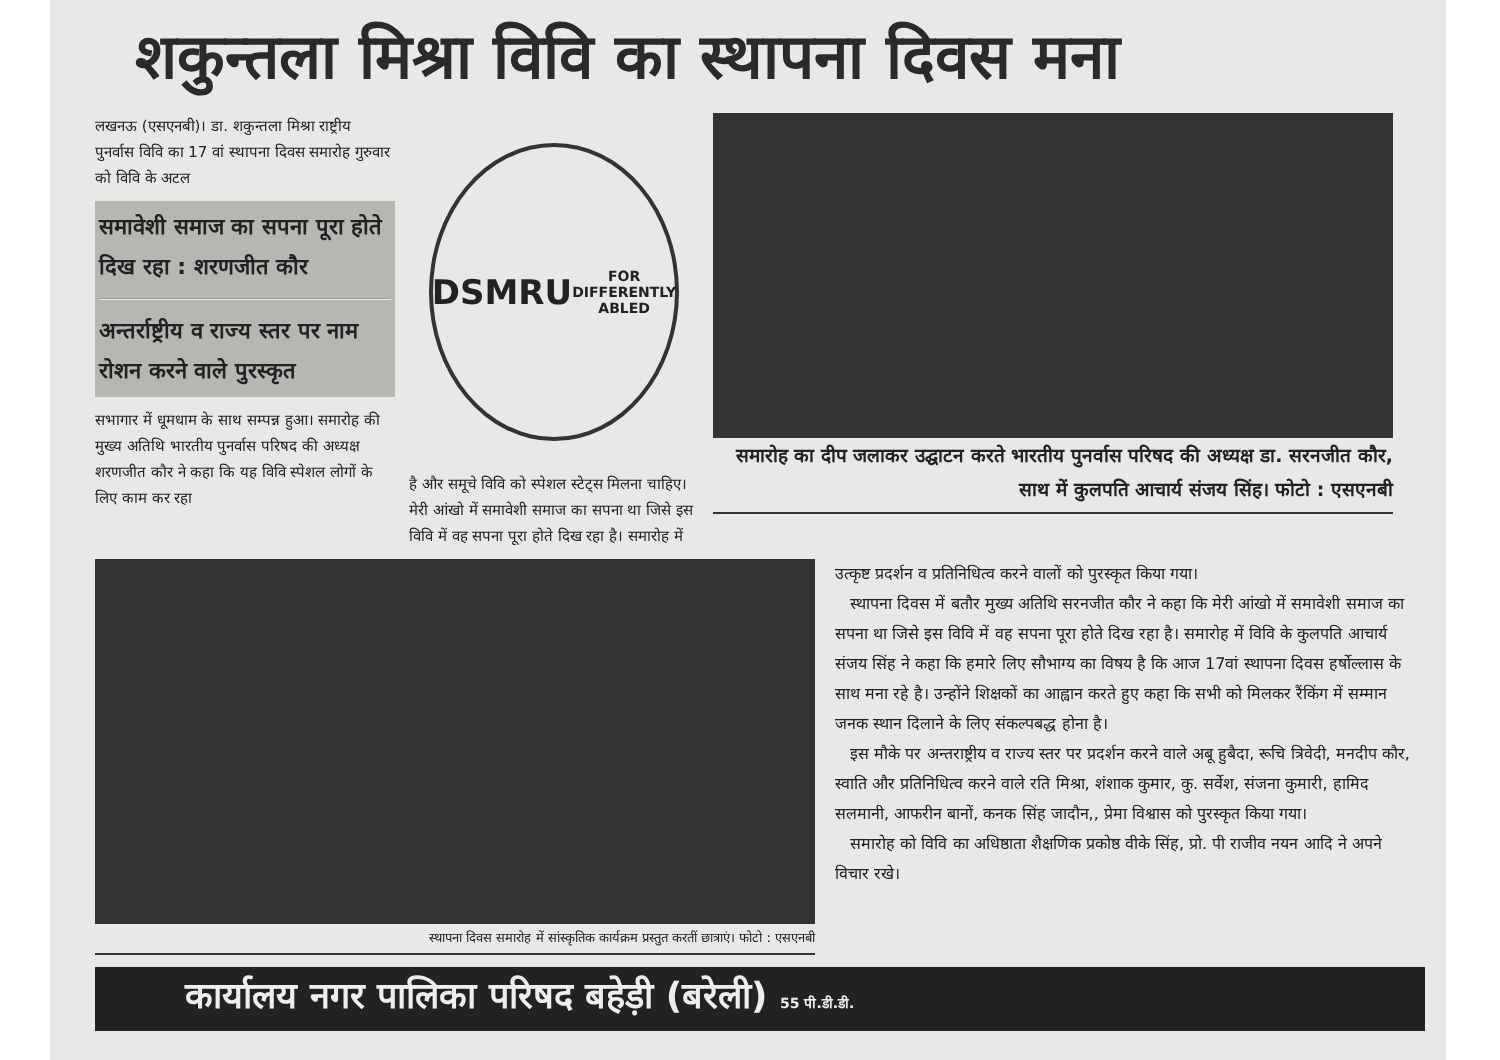शकुन्तला मिश्रा विवि का स्थापना दिवस मना
लखनऊ (एसएनबी)। डा. शकुन्तला मिश्रा राष्ट्रीय पुनर्वास विवि का 17 वां स्थापना दिवस समारोह गुरुवार को विवि के अटल
समावेशी समाज का सपना पूरा होते दिख रहा : शरणजीत कौर
अन्तर्राष्ट्रीय व राज्य स्तर पर नाम रोशन करने वाले पुरस्कृत
सभागार में धूमधाम के साथ सम्पन्न हुआ। समारोह की मुख्य अतिथि भारतीय पुनर्वास परिषद की अध्यक्ष शरणजीत कौर ने कहा कि यह विवि स्पेशल लोगों के लिए काम कर रहा
DSMRU
FOR DIFFERENTLY ABLED
है और समूचे विवि को स्पेशल स्टेट्स मिलना चाहिए। मेरी आंखो में समावेशी समाज का सपना था जिसे इस विवि में वह सपना पूरा होते दिख रहा है। समारोह में
समारोह का दीप जलाकर उद्घाटन करते भारतीय पुनर्वास परिषद की अध्यक्ष डा. सरनजीत कौर, साथ में कुलपति आचार्य संजय सिंह। फोटो : एसएनबी
स्थापना दिवस समारोह में सांस्कृतिक कार्यक्रम प्रस्तुत करतीं छात्राएं। फोटो : एसएनबी
उत्कृष्ट प्रदर्शन व प्रतिनिधित्व करने वालों को पुरस्कृत किया गया।
स्थापना दिवस में बतौर मुख्य अतिथि सरनजीत कौर ने कहा कि मेरी आंखो में समावेशी समाज का सपना था जिसे इस विवि में वह सपना पूरा होते दिख रहा है। समारोह में विवि के कुलपति आचार्य संजय सिंह ने कहा कि हमारे लिए सौभाग्य का विषय है कि आज 17वां स्थापना दिवस हर्षोल्लास के साथ मना रहे है। उन्होंने शिक्षकों का आह्वान करते हुए कहा कि सभी को मिलकर रैंकिंग में सम्मान जनक स्थान दिलाने के लिए संकल्पबद्ध होना है।
इस मौके पर अन्तराष्ट्रीय व राज्य स्तर पर प्रदर्शन करने वाले अबू हुबैदा, रूचि त्रिवेदी, मनदीप कौर, स्वाति और प्रतिनिधित्व करने वाले रति मिश्रा, शंशाक कुमार, कु. सर्वेश, संजना कुमारी, हामिद सलमानी, आफरीन बानों, कनक सिंह जादौन,, प्रेमा विश्वास को पुरस्कृत किया गया।
समारोह को विवि का अधिष्ठाता शैक्षणिक प्रकोष्ठ वीके सिंह, प्रो. पी राजीव नयन आदि ने अपने विचार रखे।
कार्यालय नगर पालिका परिषद बहेड़ी (बरेली) 55 पी.डी.डी.